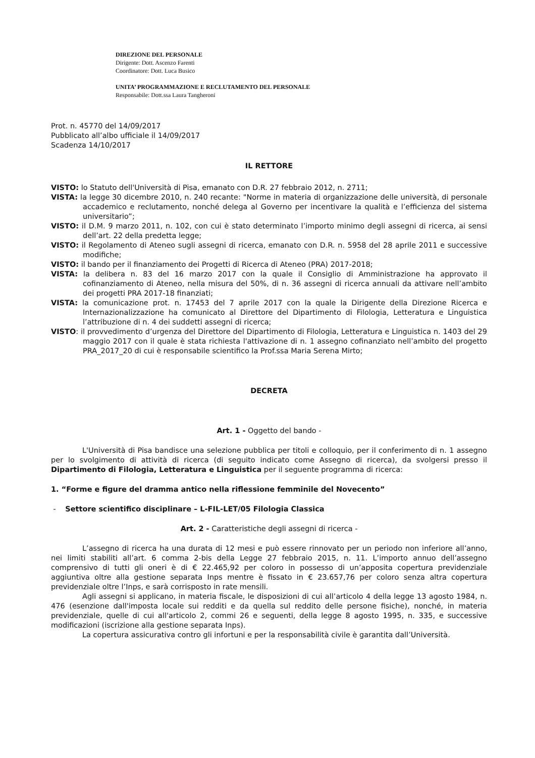DIREZIONE DEL PERSONALE
Dirigente: Dott. Ascenzo Farenti
Coordinatore: Dott. Luca Busico
UNITA’ PROGRAMMAZIONE E RECLUTAMENTO DEL PERSONALE
Responsabile: Dott.ssa Laura Tangheroni
Prot. n. 45770 del 14/09/2017
Pubblicato all’albo ufficiale il 14/09/2017
Scadenza 14/10/2017
IL RETTORE
VISTO: lo Statuto dell'Università di Pisa, emanato con D.R. 27 febbraio 2012, n. 2711;
VISTA: la legge 30 dicembre 2010, n. 240 recante: "Norme in materia di organizzazione delle università, di personale accademico e reclutamento, nonché delega al Governo per incentivare la qualità e l’efficienza del sistema universitario”;
VISTO: il D.M. 9 marzo 2011, n. 102, con cui è stato determinato l’importo minimo degli assegni di ricerca, ai sensi dell’art. 22 della predetta legge;
VISTO: il Regolamento di Ateneo sugli assegni di ricerca, emanato con D.R. n. 5958 del 28 aprile 2011 e successive modifiche;
VISTO: il bando per il finanziamento dei Progetti di Ricerca di Ateneo (PRA) 2017-2018;
VISTA: la delibera n. 83 del 16 marzo 2017 con la quale il Consiglio di Amministrazione ha approvato il cofinanziamento di Ateneo, nella misura del 50%, di n. 36 assegni di ricerca annuali da attivare nell’ambito dei progetti PRA 2017-18 finanziati;
VISTA: la comunicazione prot. n. 17453 del 7 aprile 2017 con la quale la Dirigente della Direzione Ricerca e Internazionalizzazione ha comunicato al Direttore del Dipartimento di Filologia, Letteratura e Linguistica l’attribuzione di n. 4 dei suddetti assegni di ricerca;
VISTO: il provvedimento d’urgenza del Direttore del Dipartimento di Filologia, Letteratura e Linguistica n. 1403 del 29 maggio 2017 con il quale è stata richiesta l'attivazione di n. 1 assegno cofinanziato nell’ambito del progetto PRA_2017_20 di cui è responsabile scientifico la Prof.ssa Maria Serena Mirto;
DECRETA
Art. 1 - Oggetto del bando -
L'Università di Pisa bandisce una selezione pubblica per titoli e colloquio, per il conferimento di n. 1 assegno per lo svolgimento di attività di ricerca (di seguito indicato come Assegno di ricerca), da svolgersi presso il Dipartimento di Filologia, Letteratura e Linguistica per il seguente programma di ricerca:
1. “Forme e figure del dramma antico nella riflessione femminile del Novecento”
- Settore scientifico disciplinare – L-FIL-LET/05 Filologia Classica
Art. 2 - Caratteristiche degli assegni di ricerca -
L’assegno di ricerca ha una durata di 12 mesi e può essere rinnovato per un periodo non inferiore all’anno, nei limiti stabiliti all’art. 6 comma 2-bis della Legge 27 febbraio 2015, n. 11. L’importo annuo dell’assegno comprensivo di tutti gli oneri è di € 22.465,92 per coloro in possesso di un’apposita copertura previdenziale aggiuntiva oltre alla gestione separata Inps mentre è fissato in € 23.657,76 per coloro senza altra copertura previdenziale oltre l’Inps, e sarà corrisposto in rate mensili.
Agli assegni si applicano, in materia fiscale, le disposizioni di cui all’articolo 4 della legge 13 agosto 1984, n. 476 (esenzione dall'imposta locale sui redditi e da quella sul reddito delle persone fisiche), nonché, in materia previdenziale, quelle di cui all'articolo 2, commi 26 e seguenti, della legge 8 agosto 1995, n. 335, e successive modificazioni (iscrizione alla gestione separata Inps).
La copertura assicurativa contro gli infortuni e per la responsabilità civile è garantita dall’Università.